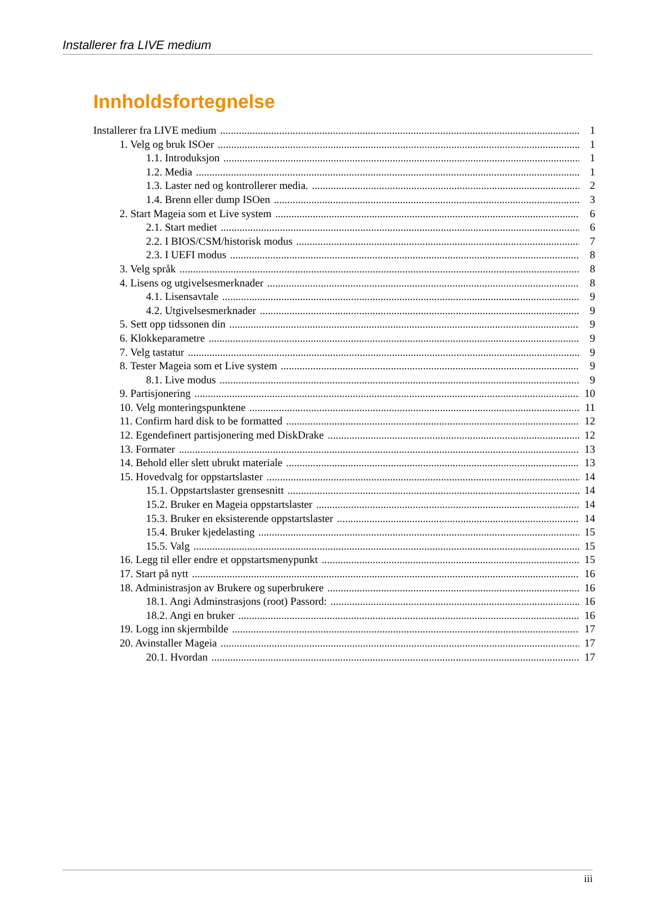Installerer fra LIVE medium
Innholdsfortegnelse
Installerer fra LIVE medium 1
1. Velg og bruk ISOer 1
1.1. Introduksjon 1
1.2. Media 1
1.3. Laster ned og kontrollerer media. 2
1.4. Brenn eller dump ISOen 3
2. Start Mageia som et Live system 6
2.1. Start mediet 6
2.2. I BIOS/CSM/historisk modus 7
2.3. I UEFI modus 8
3. Velg språk 8
4. Lisens og utgivelsesmerknader 8
4.1. Lisensavtale 9
4.2. Utgivelsesmerknader 9
5. Sett opp tidssonen din 9
6. Klokkeparametre 9
7. Velg tastatur 9
8. Tester Mageia som et Live system 9
8.1. Live modus 9
9. Partisjonering 10
10. Velg monteringspunktene 11
11. Confirm hard disk to be formatted 12
12. Egendefinert partisjonering med DiskDrake 12
13. Formater 13
14. Behold eller slett ubrukt materiale 13
15. Hovedvalg for oppstartslaster 14
15.1. Oppstartslaster grensesnitt 14
15.2. Bruker en Mageia oppstartslaster 14
15.3. Bruker en eksisterende oppstartslaster 14
15.4. Bruker kjedelasting 15
15.5. Valg 15
16. Legg til eller endre et oppstartsmenypunkt 15
17. Start på nytt 16
18. Administrasjon av Brukere og superbrukere 16
18.1. Angi Adminstrasjons (root) Passord: 16
18.2. Angi en bruker 16
19. Logg inn skjermbilde 17
20. Avinstaller Mageia 17
20.1. Hvordan 17
iii